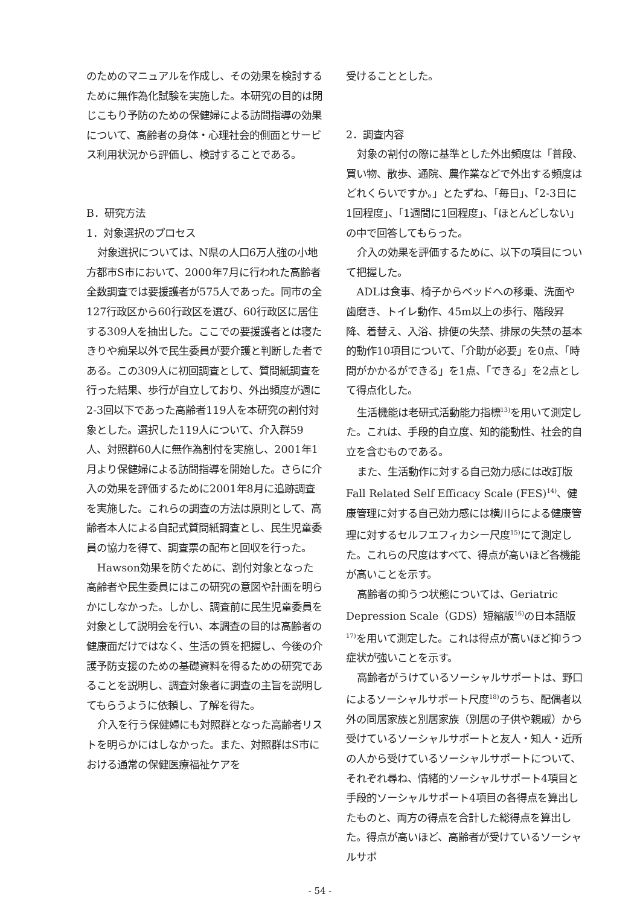のためのマニュアルを作成し、その効果を検討するために無作為化試験を実施した。本研究の目的は閉じこもり予防のための保健婦による訪問指導の効果について、高齢者の身体・心理社会的側面とサービス利用状況から評価し、検討することである。
B．研究方法
1．対象選択のプロセス
対象選択については、N県の人口6万人強の小地方都市S市において、2000年7月に行われた高齢者全数調査では要援護者が575人であった。同市の全127行政区から60行政区を選び、60行政区に居住する309人を抽出した。ここでの要援護者とは寝たきりや痴呆以外で民生委員が要介護と判断した者である。この309人に初回調査として、質問紙調査を行った結果、歩行が自立しており、外出頻度が週に2-3回以下であった高齢者119人を本研究の割付対象とした。選択した119人について、介入群59人、対照群60人に無作為割付を実施し、2001年1月より保健婦による訪問指導を開始した。さらに介入の効果を評価するために2001年8月に追跡調査を実施した。これらの調査の方法は原則として、高齢者本人による自記式質問紙調査とし、民生児童委員の協力を得て、調査票の配布と回収を行った。
Hawson効果を防ぐために、割付対象となった高齢者や民生委員にはこの研究の意図や計画を明らかにしなかった。しかし、調査前に民生児童委員を対象として説明会を行い、本調査の目的は高齢者の健康面だけではなく、生活の質を把握し、今後の介護予防支援のための基礎資料を得るための研究であることを説明し、調査対象者に調査の主旨を説明してもらうように依頼し、了解を得た。
介入を行う保健婦にも対照群となった高齢者リストを明らかにはしなかった。また、対照群はS市における通常の保健医療福祉ケアを
受けることとした。
2．調査内容
対象の割付の際に基準とした外出頻度は「普段、買い物、散歩、通院、農作業などで外出する頻度はどれくらいですか。」とたずね、「毎日」、「2-3日に1回程度」、「1週間に1回程度」、「ほとんどしない」の中で回答してもらった。
介入の効果を評価するために、以下の項目について把握した。
ADLは食事、椅子からベッドへの移乗、洗面や歯磨き、トイレ動作、45m以上の歩行、階段昇降、着替え、入浴、排便の失禁、排尿の失禁の基本的動作10項目について、「介助が必要」を0点、「時間がかかるができる」を1点、「できる」を2点として得点化した。
生活機能は老研式活動能力指標<sup>13)</sup>を用いて測定した。これは、手段的自立度、知的能動性、社会的自立を含むものである。
また、生活動作に対する自己効力感には改訂版Fall Related Self Efficacy Scale (FES)<sup>14)</sup>、健康管理に対する自己効力感には横川らによる健康管理に対するセルフエフィカシー尺度<sup>15)</sup>にて測定した。これらの尺度はすべて、得点が高いほど各機能が高いことを示す。
高齢者の抑うつ状態については、Geriatric Depression Scale（GDS）短縮版<sup>16)</sup>の日本語版<sup>17)</sup>を用いて測定した。これは得点が高いほど抑うつ症状が強いことを示す。
高齢者がうけているソーシャルサポートは、野口によるソーシャルサポート尺度<sup>18)</sup>のうち、配偶者以外の同居家族と別居家族（別居の子供や親戚）から受けているソーシャルサポートと友人・知人・近所の人から受けているソーシャルサポートについて、それぞれ尋ね、情緒的ソーシャルサポート4項目と手段的ソーシャルサポート4項目の各得点を算出したものと、両方の得点を合計した総得点を算出した。得点が高いほど、高齢者が受けているソーシャルサポ
- 54 -